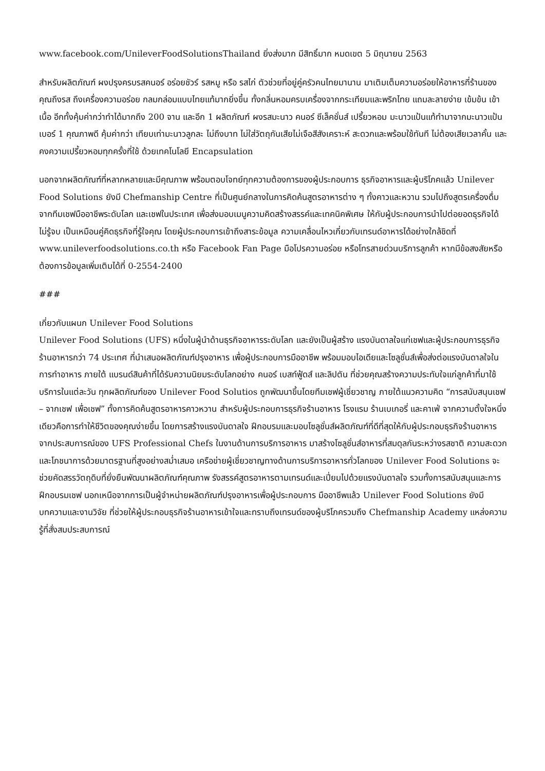www.facebook.com/UnileverFoodSolutionsThailand ยิ่งส่งมาก มีสิทธิ์มาก หมดเขต 5 มิถุนายน 2563
สำหรับผลิตภัณฑ์ ผงปรุงครบรสคนอร์ อร่อยชัวร์ รสหมู หรือ รสไก่ ตัวช่วยที่อยู่คู่ครัวคนไทยมานาน มาเติมเต็มความอร่อยให้อาหารที่ร้านของคุณถึงรส ถึงเครื่องความอร่อย กลมกล่อมแบบไทยแท้มากยิ่งขึ้น ทั้งกลิ่นหอมครบเครื่องจากกระเทียมและพริกไทย แถมละลายง่าย เข้มข้น เข้าเนื้อ อีกทั้งคุ้มค่ากว่าทำได้มากถึง 200 จาน และอีก 1 ผลิตภัณฑ์ ผงรสมะนาว คนอร์ ซีเล็คชั่นส์ เปรี้ยวหอม มะนาวแป้นแท้ทำมาจากมะนาวแป้นเบอร์ 1 คุณภาพดี คุ้มค่ากว่า เทียบเท่ามะนาวลูกละ ไม่ถึงบาท ไม่ใส่วัตถุกันเสียไม่เจือสีสังเคราะห์ สะดวกและพร้อมใช้ทันที ไม่ต้องเสียเวลาคั้น และคงความเปรี้ยวหอมทุกครั้งที่ใช้ ด้วยเทคโนโลยี Encapsulation
นอกจากผลิตภัณฑ์ที่หลากหลายและมีคุณภาพ พร้อมตอบโจทย์ทุกความต้องการของผู้ประกอบการ ธุรกิจอาหารและผู้บริโภคแล้ว Unilever Food Solutions ยังมี Chefmanship Centre ที่เป็นศูนย์กลางในการคิดค้นสูตรอาหารต่าง ๆ ทั้งคาวและหวาน รวมไปถึงสูตรเครื่องดื่มจากทีมเชฟมืออาชีพระดับโลก และเชฟในประเทศ เพื่อส่งมอบเมนูความคิดสร้างสรรค์และเทคนิคพิเศษ ให้กับผู้ประกอบการนำไปต่อยอดธุรกิจได้ไม่รู้จบ เป็นเหมือนคู่คิดธุรกิจที่รู้ใจคุณ โดยผู้ประกอบการเข้าถึงสาระข้อมูล ความเคลื่อนไหวเกี่ยวกับเทรนด์อาหารได้อย่างใกล้ชิดที่ www.unileverfoodsolutions.co.th หรือ Facebook Fan Page มือโปรความอร่อย หรือโทรสายด่วนบริการลูกค้า หากมีข้อสงสัยหรือต้องการข้อมูลเพิ่มเติมได้ที่ 0-2554-2400
###
เกี่ยวกับแผนก Unilever Food Solutions
Unilever Food Solutions (UFS) หนึ่งในผู้นำด้านธุรกิจอาหารระดับโลก และยังเป็นผู้สร้าง แรงบันดาลใจแก่เชฟและผู้ประกอบการธุรกิจร้านอาหารกว่า 74 ประเทศ ที่นำเสนอผลิตภัณฑ์ปรุงอาหาร เพื่อผู้ประกอบการมืออาชีพ พร้อมมอบไอเดียและโซลูชั่นส์เพื่อส่งต่อแรงบันดาลใจในการทำอาหาร ภายใต้ แบรนด์สินค้าที่ได้รับความนิยมระดับโลกอย่าง คนอร์ เบสท์ฟู้ดส์ และลิปตัน ที่ช่วยคุณสร้างความประทับใจแก่ลูกค้าที่มาใช้บริการในแต่ละวัน ทุกผลิตภัณฑ์ของ Unilever Food Solutios ถูกพัฒนาขึ้นโดยทีมเชฟผู้เชี่ยวชาญ ภายใต้แนวความคิด “การสนับสนุนเชฟ – จากเชฟ เพื่อเชฟ” ทั้งการคิดค้นสูตรอาหารคาวหวาน สำหรับผู้ประกอบการธุรกิจร้านอาหาร โรงแรม ร้านเบเกอรี่ และคาเฟ่ จากความตั้งใจหนึ่งเดียวคือการทำให้ชีวิตของคุณง่ายขึ้น โดยการสร้างแรงบันดาลใจ ฝึกอบรมและมอบโซลูชั่นส์ผลิตภัณฑ์ที่ดีที่สุดให้กับผู้ประกอบธุรกิจร้านอาหาร จากประสบการณ์ของ UFS Professional Chefs ในงานด้านการบริการอาหาร มาสร้างโซลูชั่นส์อาหารที่สมดุลกันระหว่างรสชาติ ความสะดวก และโภชนาการด้วยมาตรฐานที่สูงอย่างสม่ำเสมอ เครือข่ายผู้เชี่ยวชาญทางด้านการบริการอาหารทั่วโลกของ Unilever Food Solutions จะช่วยคัดสรรวัตถุดิบที่ยั่งยืนพัฒนาผลิตภัณฑ์คุณภาพ รังสรรค์สูตรอาหารตามเทรนด์และเปี่ยมไปด้วยแรงบันดาลใจ รวมทั้งการสนับสนุนและการฝึกอบรมเชฟ นอกเหนือจากการเป็นผู้จำหน่ายผลิตภัณฑ์ปรุงอาหารเพื่อผู้ประกอบการ มืออาชีพแล้ว Unilever Food Solutions ยังมีบทความและงานวิจัย ที่ช่วยให้ผู้ประกอบธุรกิจร้านอาหารเข้าใจและทราบถึงเทรนด์ของผู้บริโภครวมถึง Chefmanship Academy แหล่งความรู้ที่สั่งสมประสบการณ์